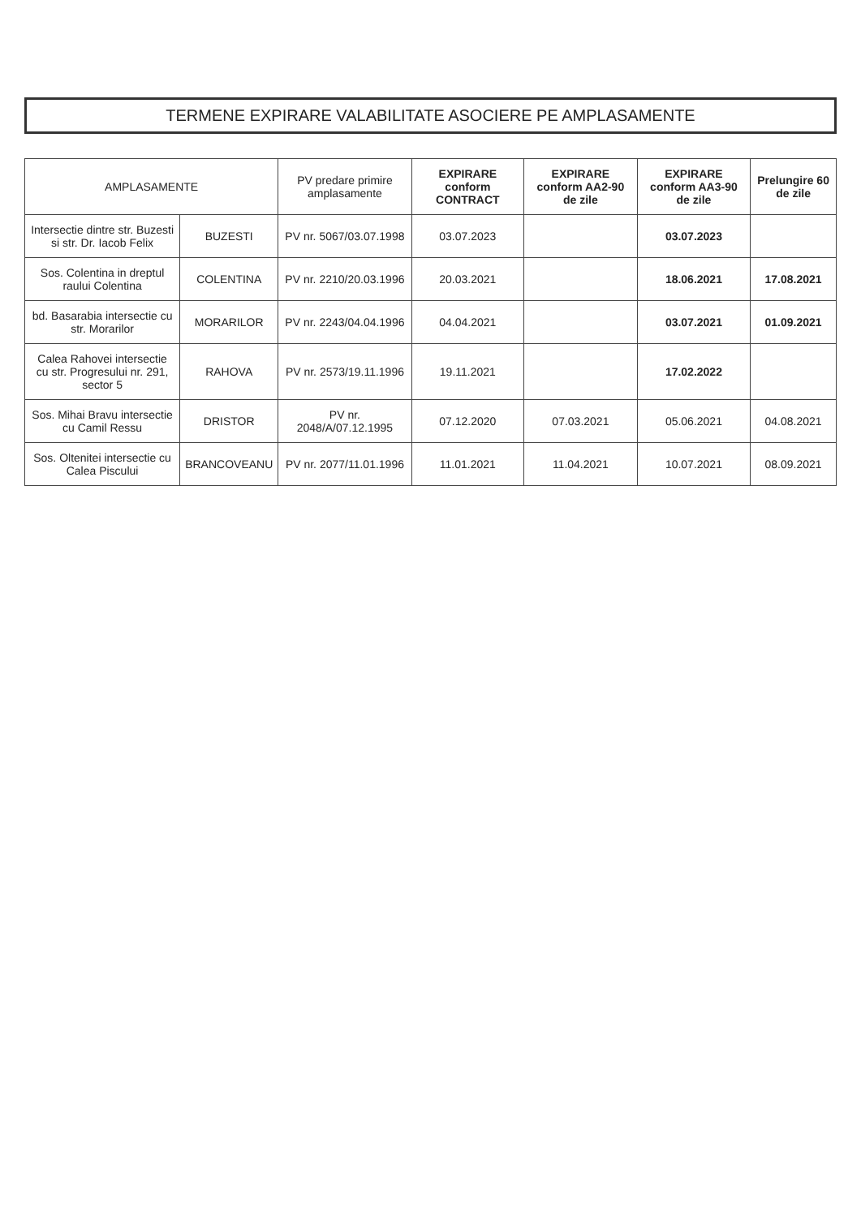TERMENE EXPIRARE VALABILITATE ASOCIERE PE AMPLASAMENTE
| AMPLASAMENTE | | PV predare primire amplasamente | EXPIRARE conform CONTRACT | EXPIRARE conform AA2-90 de zile | EXPIRARE conform AA3-90 de zile | Prelungire 60 de zile |
| --- | --- | --- | --- | --- | --- | --- |
| Intersectie dintre str. Buzesti si str. Dr. Iacob Felix | BUZESTI | PV nr. 5067/03.07.1998 | 03.07.2023 | | 03.07.2023 | |
| Sos. Colentina in dreptul raului Colentina | COLENTINA | PV nr. 2210/20.03.1996 | 20.03.2021 | | 18.06.2021 | 17.08.2021 |
| bd. Basarabia intersectie cu str. Morarilor | MORARILOR | PV nr. 2243/04.04.1996 | 04.04.2021 | | 03.07.2021 | 01.09.2021 |
| Calea Rahovei intersectie cu str. Progresului nr. 291, sector 5 | RAHOVA | PV nr. 2573/19.11.1996 | 19.11.2021 | | 17.02.2022 | |
| Sos. Mihai Bravu intersectie cu Camil Ressu | DRISTOR | PV nr. 2048/A/07.12.1995 | 07.12.2020 | 07.03.2021 | 05.06.2021 | 04.08.2021 |
| Sos. Oltenitei intersectie cu Calea Piscului | BRANCOVEANU | PV nr. 2077/11.01.1996 | 11.01.2021 | 11.04.2021 | 10.07.2021 | 08.09.2021 |